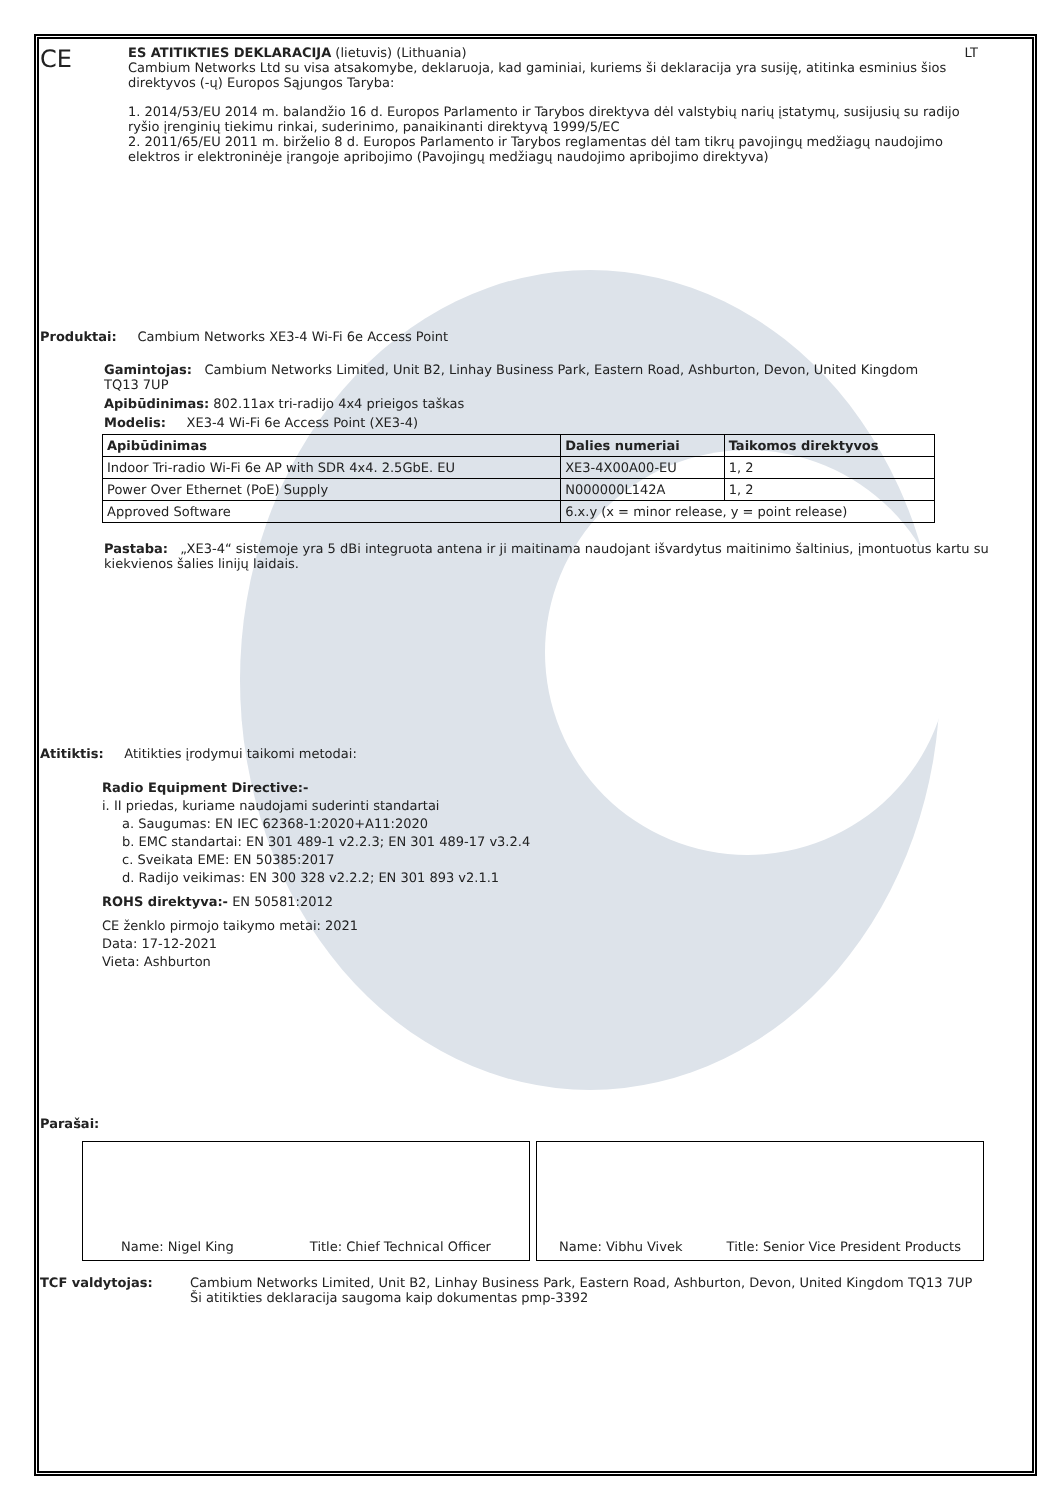CE
ES ATITIKTIES DEKLARACIJA (lietuvis) (Lithuania) LT
Cambium Networks Ltd su visa atsakomybe, deklaruoja, kad gaminiai, kuriems ši deklaracija yra susiję, atitinka esminius šios direktyvos (-ų) Europos Sąjungos Taryba:
1. 2014/53/EU 2014 m. balandžio 16 d. Europos Parlamento ir Tarybos direktyva dėl valstybių narių įstatymų, susijusių su radijo ryšio įrenginių tiekimu rinkai, suderinimo, panaikinanti direktyvą 1999/5/EC
2. 2011/65/EU 2011 m. birželio 8 d. Europos Parlamento ir Tarybos reglamentas dėl tam tikrų pavojingų medžiagų naudojimo elektros ir elektroninėje įrangoje apribojimo (Pavojingų medžiagų naudojimo apribojimo direktyva)
Produktai: Cambium Networks XE3-4 Wi-Fi 6e Access Point
Gamintojas: Cambium Networks Limited, Unit B2, Linhay Business Park, Eastern Road, Ashburton, Devon, United Kingdom TQ13 7UP
Apibūdinimas: 802.11ax tri-radijo 4x4 prieigos taškas
Modelis: XE3-4 Wi-Fi 6e Access Point (XE3-4)
| Apibūdinimas | Dalies numeriai | Taikomos direktyvos |
| --- | --- | --- |
| Indoor Tri-radio Wi-Fi 6e AP with SDR 4x4. 2.5GbE. EU | XE3-4X00A00-EU | 1, 2 |
| Power Over Ethernet (PoE) Supply | N000000L142A | 1, 2 |
| Approved Software | 6.x.y (x = minor release, y = point release) | |
Pastaba: „XE3-4“ sistemoje yra 5 dBi integruota antena ir ji maitinama naudojant išvardytus maitinimo šaltinius, įmontuotus kartu su kiekvienos šalies linijų laidais.
Atitiktis: Atitikties įrodymui taikomi metodai:
Radio Equipment Directive:-
i. II priedas, kuriame naudojami suderinti standartai
a. Saugumas: EN IEC 62368-1:2020+A11:2020
b. EMC standartai: EN 301 489-1 v2.2.3; EN 301 489-17 v3.2.4
c. Sveikata EME: EN 50385:2017
d. Radijo veikimas: EN 300 328 v2.2.2; EN 301 893 v2.1.1
ROHS direktyva:- EN 50581:2012
CE ženklo pirmojo taikymo metai: 2021
Data: 17-12-2021
Vieta: Ashburton
Parašai:
Name: Nigel King Title: Chief Technical Officer Name: Vibhu Vivek Title: Senior Vice President Products
TCF valdytojas: Cambium Networks Limited, Unit B2, Linhay Business Park, Eastern Road, Ashburton, Devon, United Kingdom TQ13 7UP
Ši atitikties deklaracija saugoma kaip dokumentas pmp-3392